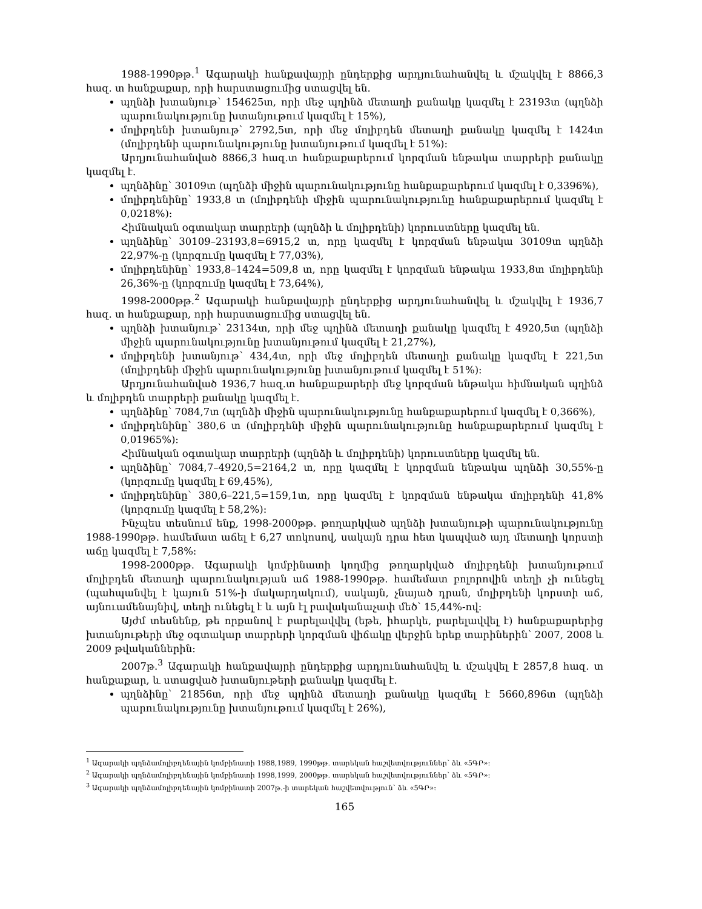1988-1990թթ.<sup>1</sup> Ագարակի հանքավայրի ընդերքից արդյունահանվել և մշակվել է 8866,3 հազ. տ հանքաքար, որի հարստացումից ստացվել են.
պղնձի խտանյութ՝ 154625տ, որի մեջ պղինձ մետաղի քանակը կազմել է 23193տ (պղնձի պարունակությունը խտանյութում կազմել է 15%),
մոլիբդենի խտանյութ՝ 2792,5տ, որի մեջ մոլիբդեն մետաղի քանակը կազմել է 1424տ (մոլիբդենի պարունակությունը խտանյութում կազմել է 51%)։
Արդյունահանված 8866,3 հազ.տ հանքաքարերում կորզման ենթակա տարրերի քանակը կազմել է.
պղնձինը՝ 30109տ (պղնձի միջին պարունակությունը հանքաքարերում կազմել է 0,3396%),
մոլիբդենինը՝ 1933,8 տ (մոլիբդենի միջին պարունակությունը հանքաքարերում կազմել է 0,0218%)։
Հիմնական օգտակար տարրերի (պղնձի և մոլիբդենի) կորուստները կազմել են.
պղնձինը՝ 30109–23193,8=6915,2 տ, որը կազմել է կորզման ենթակա 30109տ պղնձի 22,97%-ը (կորզումը կազմել է 77,03%),
մոլիբդենինը՝ 1933,8–1424=509,8 տ, որը կազմել է կորզման ենթակա 1933,8տ մոլիբդենի 26,36%-ը (կորզումը կազմել է 73,64%),
1998-2000թթ.<sup>2</sup> Ագարակի հանքավայրի ընդերքից արդյունահանվել և մշակվել է 1936,7 հազ. տ հանքաքար, որի հարստացումից ստացվել են.
պղնձի խտանյութ՝ 23134տ, որի մեջ պղինձ մետաղի քանակը կազմել է 4920,5տ (պղնձի միջին պարունակությունը խտանյութում կազմել է 21,27%),
մոլիբդենի խտանյութ՝ 434,4տ, որի մեջ մոլիբդեն մետաղի քանակը կազմել է 221,5տ (մոլիբդենի միջին պարունակությունը խտանյութում կազմել է 51%)։
Արդյունահանված 1936,7 հազ.տ հանքաքարերի մեջ կորզման ենթակա հիմնական պղինձ և մոլիբդեն տարրերի քանակը կազմել է.
պղնձինը՝ 7084,7տ (պղնձի միջին պարունակությունը հանքաքարերում կազմել է 0,366%),
մոլիբդենինը՝ 380,6 տ (մոլիբդենի միջին պարունակությունը հանքաքարերում կազմել է 0,01965%)։
Հիմնական օգտակար տարրերի (պղնձի և մոլիբդենի) կորուստները կազմել են.
պղնձինը՝ 7084,7–4920,5=2164,2 տ, որը կազմել է կորզման ենթակա պղնձի 30,55%-ը (կորզումը կազմել է 69,45%),
մոլիբդենինը՝ 380,6–221,5=159,1տ, որը կազմել է կորզման ենթակա մոլիբդենի 41,8% (կորզումը կազմել է 58,2%)։
Ինչպես տեսնում ենք, 1998-2000թթ. թողարկված պղնձի խտանյութի պարունակությունը 1988-1990թթ. համեմատ աճել է 6,27 տոկոսով, սակայն դրա հետ կապված այդ մետաղի կորստի աճը կազմել է 7,58%։
1998-2000թթ. Ագարակի կոմբինատի կողմից թողարկված մոլիբդենի խտանյութում մոլիբդեն մետաղի պարունակության աճ 1988-1990թթ. համեմատ բոլորովին տեղի չի ունեցել (պահպանվել է կայուն 51%-ի մակարդակում), սակայն, չնայած դրան, մոլիբդենի կորստի աճ, այնուամենայնիվ, տեղի ունեցել է և այն էլ բավականաչափ մեծ՝ 15,44%-ով։
Այժմ տեսնենք, թե որքանով է բարելավվել (եթե, իհարկե, բարելավվել է) հանքաքարերից խտանյութերի մեջ օգտակար տարրերի կորզման վիճակը վերջին երեք տարիներին՝ 2007, 2008 և 2009 թվականներին։
2007թ.<sup>3</sup> Ագարակի հանքավայրի ընդերքից արդյունահանվել և մշակվել է 2857,8 հազ. տ հանքաքար, և ստացված խտանյութերի քանակը կազմել է.
պղնձինը՝ 21856տ, որի մեջ պղինձ մետաղի քանակը կազմել է 5660,896տ (պղնձի պարունակությունը խտանյութում կազմել է 26%),
<sup>1</sup> Ագարակի պղնձամոլիբդենային կոմբինատի 1988,1989, 1990թթ. տարեկան հաշվետվություններ՝ ձև «5ԳՐ»։
<sup>2</sup> Ագարակի պղնձամոլիբդենային կոմբինատի 1998,1999, 2000թթ. տարեկան հաշվետվություններ՝ ձև «5ԳՐ»։
<sup>3</sup> Ագարակի պղնձամոլիբդենային կոմբինատի 2007թ.-ի տարեկան հաշվետվություն՝ ձև «5ԳՐ»։
165